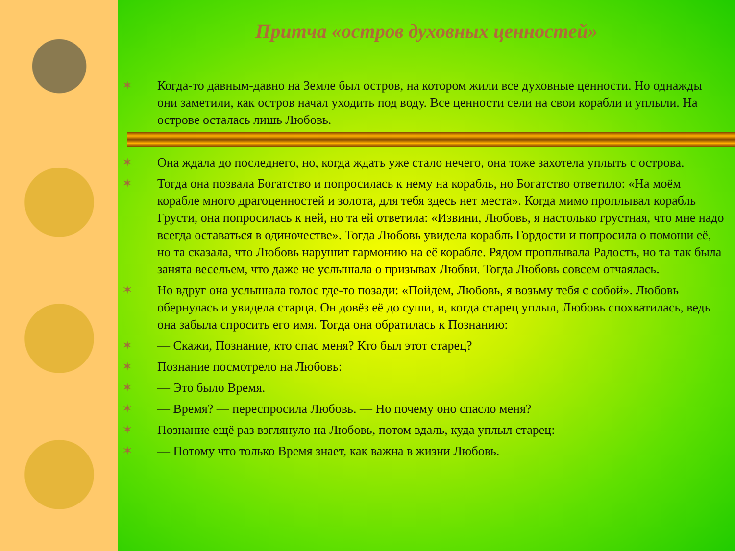Притча «остров духовных ценностей»
✶ Когда-то давным-давно на Земле был остров, на котором жили все духовные ценности. Но однажды они заметили, как остров начал уходить под воду. Все ценности сели на свои корабли и уплыли. На острове осталась лишь Любовь.
✶ Она ждала до последнего, но, когда ждать уже стало нечего, она тоже захотела уплыть с острова.
✶ Тогда она позвала Богатство и попросилась к нему на корабль, но Богатство ответило: «На моём корабле много драгоценностей и золота, для тебя здесь нет места». Когда мимо проплывал корабль Грусти, она попросилась к ней, но та ей ответила: «Извини, Любовь, я настолько грустная, что мне надо всегда оставаться в одиночестве». Тогда Любовь увидела корабль Гордости и попросила о помощи её, но та сказала, что Любовь нарушит гармонию на её корабле. Рядом проплывала Радость, но та так была занята весельем, что даже не услышала о призывах Любви. Тогда Любовь совсем отчаялась.
✶ Но вдруг она услышала голос где-то позади: «Пойдём, Любовь, я возьму тебя с собой». Любовь обернулась и увидела старца. Он довёз её до суши, и, когда старец уплыл, Любовь спохватилась, ведь она забыла спросить его имя. Тогда она обратилась к Познанию:
✶ — Скажи, Познание, кто спас меня? Кто был этот старец?
✶ Познание посмотрело на Любовь:
✶ — Это было Время.
✶ — Время? — переспросила Любовь. — Но почему оно спасло меня?
✶ Познание ещё раз взглянуло на Любовь, потом вдаль, куда уплыл старец:
✶ — Потому что только Время знает, как важна в жизни Любовь.